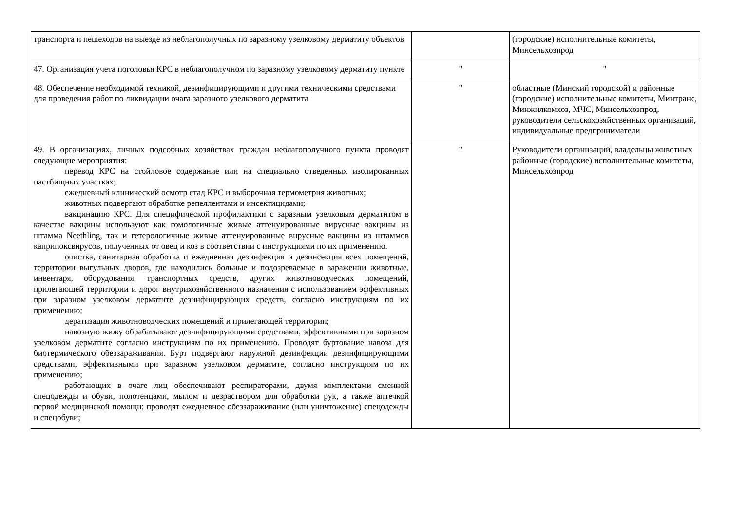| транспорта и пешеходов на выезде из неблагополучных по заразному узелковому дерматиту объектов | | (городские) исполнительные комитеты, Минсельхозпрод |
| 47. Организация учета поголовья КРС в неблагополучном по заразному узелковому дерматиту пункте | " | " |
| 48. Обеспечение необходимой техникой, дезинфицирующими и другими техническими средствами для проведения работ по ликвидации очага заразного узелкового дерматита | " | областные (Минский городской) и районные (городские) исполнительные комитеты, Минтранс, Минжилкомхоз, МЧС, Минсельхозпрод, руководители сельскохозяйственных организаций, индивидуальные предприниматели |
| 49. В организациях, личных подсобных хозяйствах граждан неблагополучного пункта проводят следующие мероприятия: перевод КРС на стойловое содержание или на специально отведенных изолированных пастбищных участках; ежедневный клинический осмотр стад КРС и выборочная термометрия животных; животных подвергают обработке репеллентами и инсектицидами; вакцинацию КРС. Для специфической профилактики с заразным узелковым дерматитом в качестве вакцины используют как гомологичные живые аттенуированные вирусные вакцины из штамма Neethling, так и гетерологичные живые аттенуированные вирусные вакцины из штаммов каприпоксвирусов, полученных от овец и коз в соответствии с инструкциями по их применению. очистка, санитарная обработка и ежедневная дезинфекция и дезинсекция всех помещений, территории выгульных дворов, где находились больные и подозреваемые в заражении животные, инвентаря, оборудования, транспортных средств, других животноводческих помещений, прилегающей территории и дорог внутрихозяйственного назначения с использованием эффективных при заразном узелковом дерматите дезинфицирующих средств, согласно инструкциям по их применению; дератизация животноводческих помещений и прилегающей территории; навозную жижу обрабатывают дезинфицирующими средствами, эффективными при заразном узелковом дерматите согласно инструкциям по их применению. Проводят буртование навоза для биотермического обеззараживания. Бурт подвергают наружной дезинфекции дезинфицирующими средствами, эффективными при заразном узелковом дерматите, согласно инструкциям по их применению; работающих в очаге лиц обеспечивают респираторами, двумя комплектами сменной спецодежды и обуви, полотенцами, мылом и дезраствором для обработки рук, а также аптечкой первой медицинской помощи; проводят ежедневное обеззараживание (или уничтожение) спецодежды и спецобуви; | " | Руководители организаций, владельцы животных районные (городские) исполнительные комитеты, Минсельхозпрод |